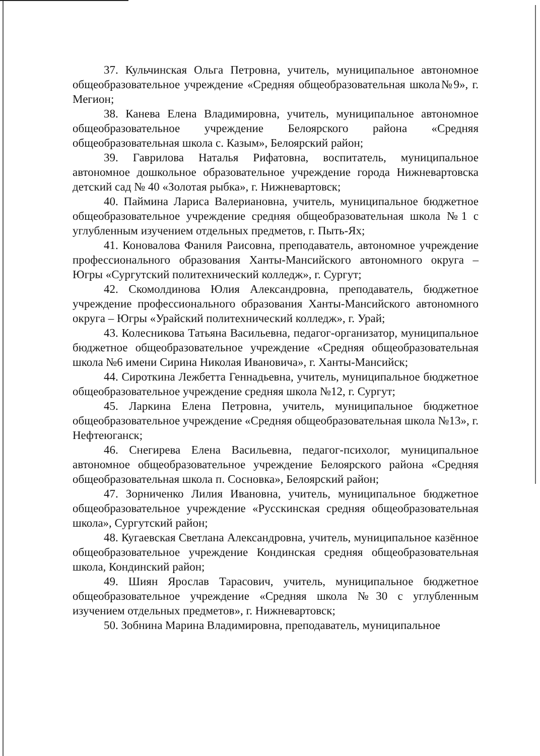37. Кульчинская Ольга Петровна, учитель, муниципальное автономное общеобразовательное учреждение «Средняя общеобразовательная школа№9», г. Мегион;
38. Канева Елена Владимировна, учитель, муниципальное автономное общеобразовательное учреждение Белоярского района «Средняя общеобразовательная школа с. Казым», Белоярский район;
39. Гаврилова Наталья Рифатовна, воспитатель, муниципальное автономное дошкольное образовательное учреждение города Нижневартовска детский сад № 40 «Золотая рыбка», г. Нижневартовск;
40. Паймина Лариса Валериановна, учитель, муниципальное бюджетное общеобразовательное учреждение средняя общеобразовательная школа №1 с углубленным изучением отдельных предметов, г. Пыть-Ях;
41. Коновалова Фаниля Раисовна, преподаватель, автономное учреждение профессионального образования Ханты-Мансийского автономного округа – Югры «Сургутский политехнический колледж», г. Сургут;
42. Скомолдинова Юлия Александровна, преподаватель, бюджетное учреждение профессионального образования Ханты-Мансийского автономного округа – Югры «Урайский политехнический колледж», г. Урай;
43. Колесникова Татьяна Васильевна, педагог-организатор, муниципальное бюджетное общеобразовательное учреждение «Средняя общеобразовательная школа №6 имени Сирина Николая Ивановича», г. Ханты-Мансийск;
44. Сироткина Лежбетта Геннадьевна, учитель, муниципальное бюджетное общеобразовательное учреждение средняя школа №12, г. Сургут;
45. Ларкина Елена Петровна, учитель, муниципальное бюджетное общеобразовательное учреждение «Средняя общеобразовательная школа №13», г. Нефтеюганск;
46. Снегирева Елена Васильевна, педагог-психолог, муниципальное автономное общеобразовательное учреждение Белоярского района «Средняя общеобразовательная школа п. Сосновка», Белоярский район;
47. Зорниченко Лилия Ивановна, учитель, муниципальное бюджетное общеобразовательное учреждение «Русскинская средняя общеобразовательная школа», Сургутский район;
48. Кугаевская Светлана Александровна, учитель, муниципальное казённое общеобразовательное учреждение Кондинская средняя общеобразовательная школа, Кондинский район;
49. Шиян Ярослав Тарасович, учитель, муниципальное бюджетное общеобразовательное учреждение «Средняя школа №30 с углубленным изучением отдельных предметов», г. Нижневартовск;
50. Зобнина Марина Владимировна, преподаватель, муниципальное